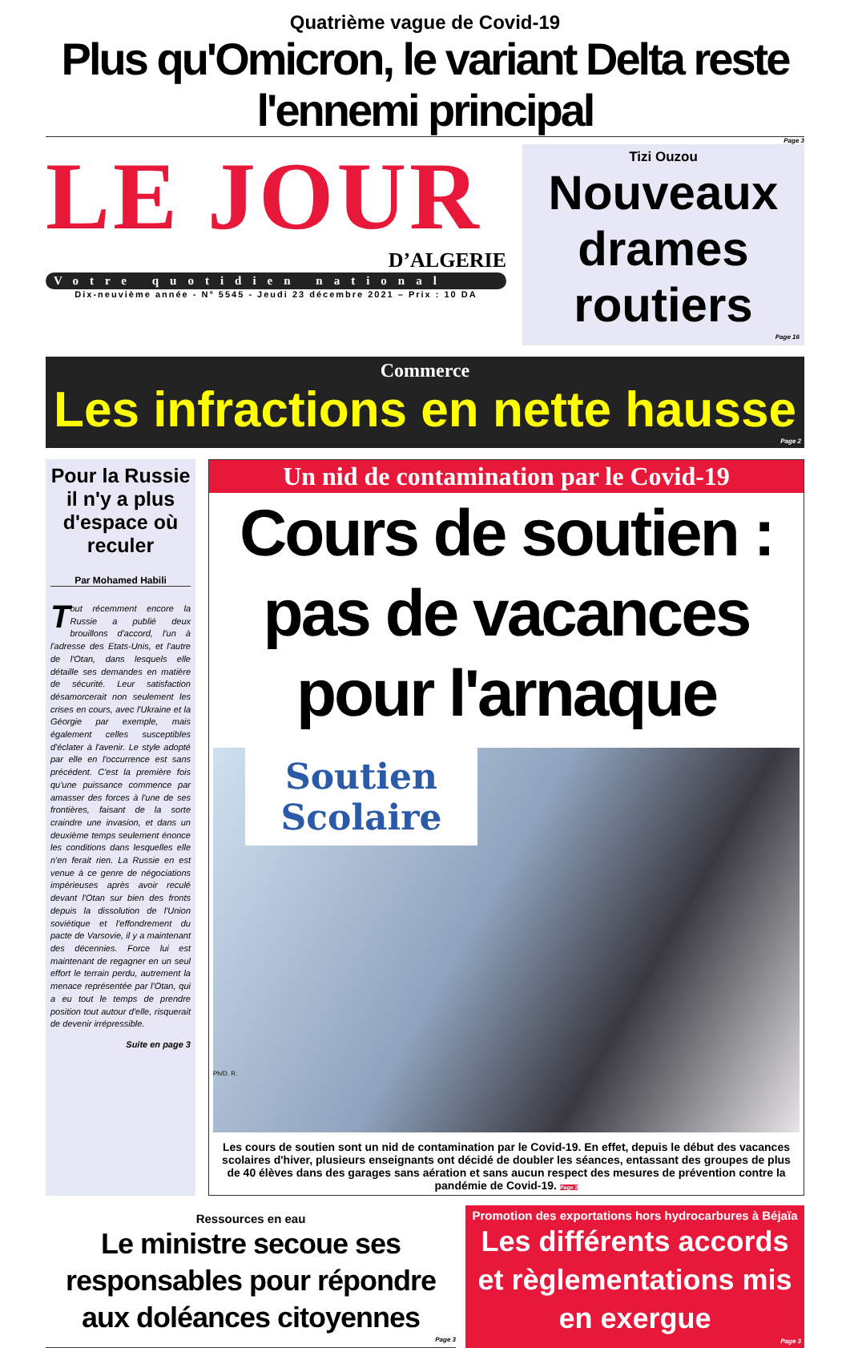Quatrième vague de Covid-19
Plus qu'Omicron, le variant Delta reste l'ennemi principal
Page 3
LE JOUR
D’ALGERIE
Votre quotidien national
Dix-neuvième année - N° 5545 - Jeudi 23 décembre 2021 – Prix : 10 DA
Tizi Ouzou
Nouveaux drames routiers
Page 16
Commerce
Les infractions en nette hausse
Page 2
Pour la Russie il n'y a plus d'espace où reculer
Par Mohamed Habili
Tout récemment encore la Russie a publié deux brouillons d'accord, l'un à l'adresse des Etats-Unis, et l'autre de l'Otan, dans lesquels elle détaille ses demandes en matière de sécurité. Leur satisfaction désamorcerait non seulement les crises en cours, avec l'Ukraine et la Géorgie par exemple, mais également celles susceptibles d'éclater à l'avenir. Le style adopté par elle en l'occurrence est sans précédent. C'est la première fois qu'une puissance commence par amasser des forces à l'une de ses frontières, faisant de la sorte craindre une invasion, et dans un deuxième temps seulement énonce les conditions dans lesquelles elle n'en ferait rien. La Russie en est venue à ce genre de négociations impérieuses après avoir reculé devant l'Otan sur bien des fronts depuis la dissolution de l'Union soviétique et l'effondrement du pacte de Varsovie, il y a maintenant des décennies. Force lui est maintenant de regagner en un seul effort le terrain perdu, autrement la menace représentée par l'Otan, qui a eu tout le temps de prendre position tout autour d'elle, risquerait de devenir irrépressible.
Suite en page 3
Un nid de contamination par le Covid-19
Cours de soutien :
pas de vacances pour l'arnaque
Soutien Scolaire
Ph/D. R.
Les cours de soutien sont un nid de contamination par le Covid-19. En effet, depuis le début des vacances scolaires d'hiver, plusieurs enseignants ont décidé de doubler les séances, entassant des groupes de plus de 40 élèves dans des garages sans aération et sans aucun respect des mesures de prévention contre la pandémie de Covid-19. Page 2
Ressources en eau
Le ministre secoue ses responsables pour répondre aux doléances citoyennes
Page 3
Promotion des exportations hors hydrocarbures à Béjaïa
Les différents accords et règlementations mis en exergue
Page 3